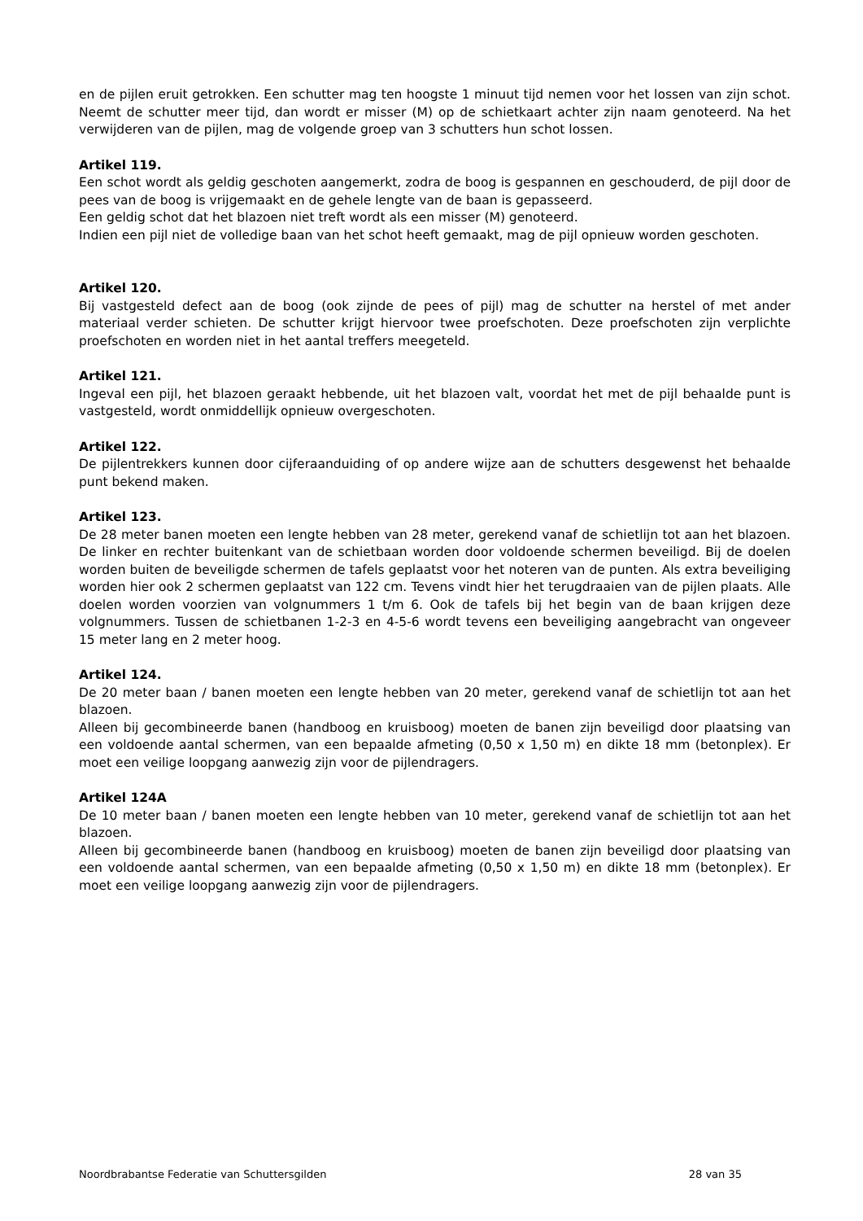en de pijlen eruit getrokken. Een schutter mag ten hoogste 1 minuut tijd nemen voor het lossen van zijn schot. Neemt de schutter meer tijd, dan wordt er misser (M) op de schietkaart achter zijn naam genoteerd. Na het verwijderen van de pijlen, mag de volgende groep van 3 schutters hun schot lossen.
Artikel 119.
Een schot wordt als geldig geschoten aangemerkt, zodra de boog is gespannen en geschouderd, de pijl door de pees van de boog is vrijgemaakt en de gehele lengte van de baan is gepasseerd.
Een geldig schot dat het blazoen niet treft wordt als een misser (M) genoteerd.
Indien een pijl niet de volledige baan van het schot heeft gemaakt, mag de pijl opnieuw worden geschoten.
Artikel 120.
Bij vastgesteld defect aan de boog (ook zijnde de pees of pijl) mag de schutter na herstel of met ander materiaal verder schieten. De schutter krijgt hiervoor twee proefschoten. Deze proefscho­ten zijn verplichte proefschoten en worden niet in het aantal treffers meegeteld.
Artikel 121.
Ingeval een pijl, het blazoen geraakt hebbende, uit het blazoen valt, voordat het met de pijl be­haalde punt is vastgesteld, wordt onmiddellijk opnieuw overgeschoten.
Artikel 122.
De pijlentrekkers kunnen door cijferaanduiding of op andere wijze aan de schutters desgewenst het behaalde punt bekend maken.
Artikel 123.
De 28 meter banen moeten een lengte hebben van 28 meter, gerekend vanaf de schietlijn tot aan het blazoen. De linker en rechter buitenkant van de schietbaan worden door voldoende schermen beveiligd. Bij de doelen worden buiten de beveiligde schermen de tafels geplaatst voor het noteren van de punten. Als extra beveiliging worden hier ook 2 schermen geplaatst van 122 cm. Tevens vindt hier het terugdraaien van de pijlen plaats. Alle doelen worden voorzien van volgnummers 1 t/m 6. Ook de tafels bij het begin van de baan krijgen deze volgnummers. Tussen de schietbanen 1-2-3 en 4-5-6 wordt tevens een beveiliging aangebracht van ongeveer 15 meter lang en 2 meter hoog.
Artikel 124.
De 20 meter baan / banen moeten een lengte hebben van 20 meter, gerekend vanaf de schiet­lijn tot aan het blazoen.
Alleen bij gecombineerde banen (handboog en kruisboog) moeten de banen zijn beveiligd door plaatsing van een voldoende aantal schermen, van een bepaalde afmeting (0,50 x 1,50 m) en dikte 18 mm (betonplex). Er moet een veilige loopgang aanwezig zijn voor de pijlendragers.
Artikel 124A
De 10 meter baan / banen moeten een lengte hebben van 10 meter, gerekend vanaf de schiet­lijn tot aan het blazoen.
Alleen bij gecombineerde banen (handboog en kruisboog) moeten de banen zijn beveiligd door plaatsing van een voldoende aantal schermen, van een bepaalde afmeting (0,50 x 1,50 m) en dikte 18 mm (betonplex). Er moet een veilige loopgang aanwezig zijn voor de pijlendragers.
Noordbrabantse Federatie van Schuttersgilden 28 van 35